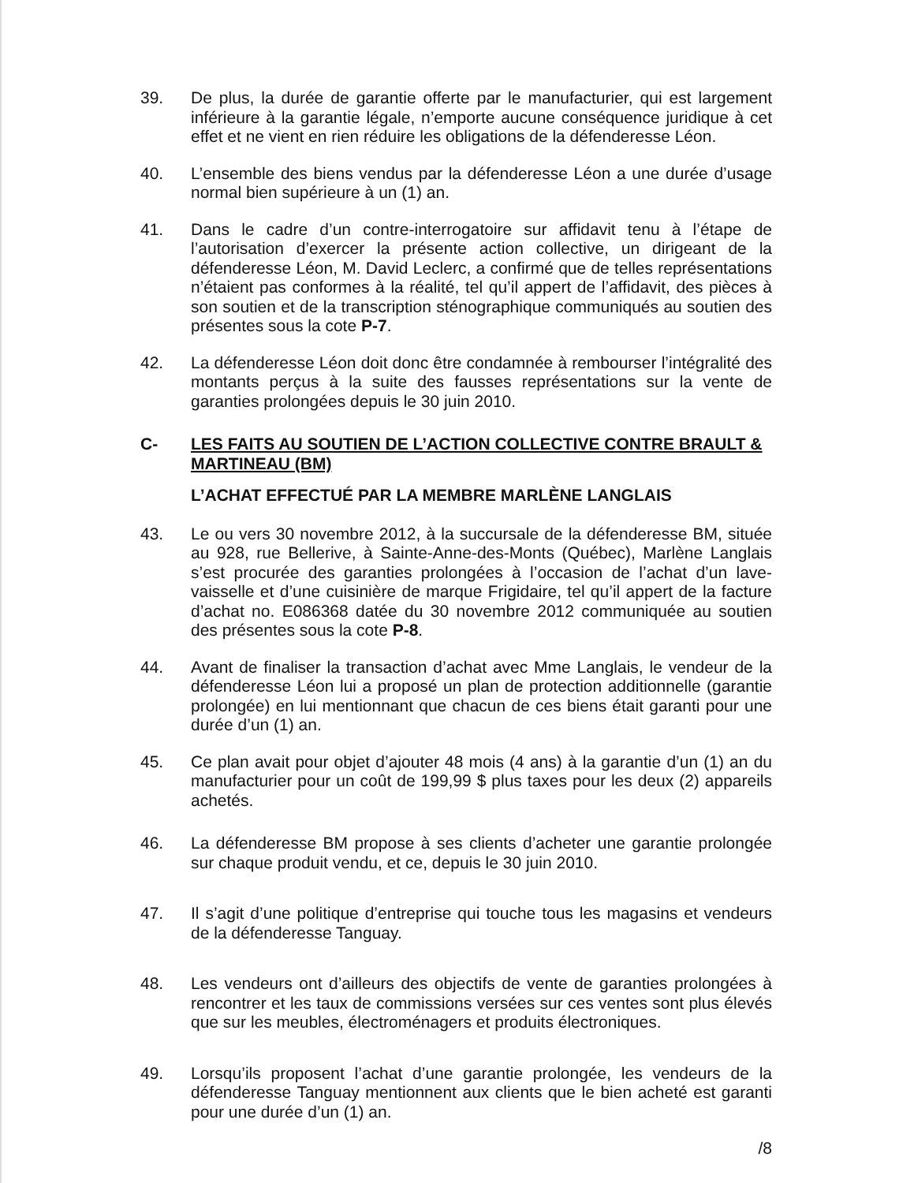39. De plus, la durée de garantie offerte par le manufacturier, qui est largement inférieure à la garantie légale, n’emporte aucune conséquence juridique à cet effet et ne vient en rien réduire les obligations de la défenderesse Léon.
40. L’ensemble des biens vendus par la défenderesse Léon a une durée d’usage normal bien supérieure à un (1) an.
41. Dans le cadre d’un contre-interrogatoire sur affidavit tenu à l’étape de l’autorisation d’exercer la présente action collective, un dirigeant de la défenderesse Léon, M. David Leclerc, a confirmé que de telles représentations n’étaient pas conformes à la réalité, tel qu’il appert de l’affidavit, des pièces à son soutien et de la transcription sténographique communiqués au soutien des présentes sous la cote P-7.
42. La défenderesse Léon doit donc être condamnée à rembourser l’intégralité des montants perçus à la suite des fausses représentations sur la vente de garanties prolongées depuis le 30 juin 2010.
C- LES FAITS AU SOUTIEN DE L’ACTION COLLECTIVE CONTRE BRAULT & MARTINEAU (BM)
L’ACHAT EFFECTUÉ PAR LA MEMBRE MARLÈNE LANGLAIS
43. Le ou vers 30 novembre 2012, à la succursale de la défenderesse BM, située au 928, rue Bellerive, à Sainte-Anne-des-Monts (Québec), Marlène Langlais s’est procurée des garanties prolongées à l’occasion de l’achat d’un lave-vaisselle et d’une cuisinière de marque Frigidaire, tel qu’il appert de la facture d’achat no. E086368 datée du 30 novembre 2012 communiquée au soutien des présentes sous la cote P-8.
44. Avant de finaliser la transaction d’achat avec Mme Langlais, le vendeur de la défenderesse Léon lui a proposé un plan de protection additionnelle (garantie prolongée) en lui mentionnant que chacun de ces biens était garanti pour une durée d’un (1) an.
45. Ce plan avait pour objet d’ajouter 48 mois (4 ans) à la garantie d’un (1) an du manufacturier pour un coût de 199,99 $ plus taxes pour les deux (2) appareils achetés.
46. La défenderesse BM propose à ses clients d’acheter une garantie prolongée sur chaque produit vendu, et ce, depuis le 30 juin 2010.
47. Il s’agit d’une politique d’entreprise qui touche tous les magasins et vendeurs de la défenderesse Tanguay.
48. Les vendeurs ont d’ailleurs des objectifs de vente de garanties prolongées à rencontrer et les taux de commissions versées sur ces ventes sont plus élevés que sur les meubles, électroménagers et produits électroniques.
49. Lorsqu’ils proposent l’achat d’une garantie prolongée, les vendeurs de la défenderesse Tanguay mentionnent aux clients que le bien acheté est garanti pour une durée d’un (1) an.
/8